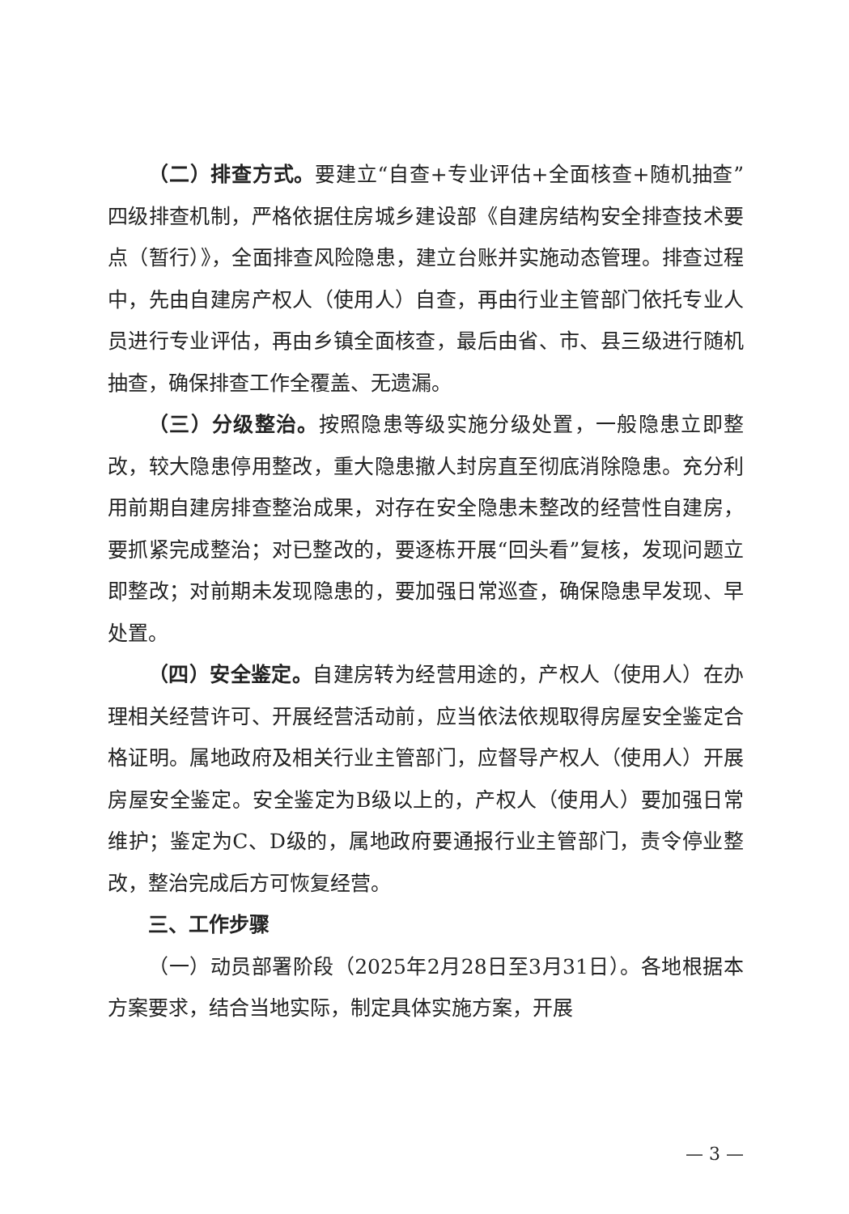（二）排查方式。要建立“自查+专业评估+全面核查+随机抽查”四级排查机制，严格依据住房城乡建设部《自建房结构安全排查技术要点（暂行）》，全面排查风险隐患，建立台账并实施动态管理。排查过程中，先由自建房产权人（使用人）自查，再由行业主管部门依托专业人员进行专业评估，再由乡镇全面核查，最后由省、市、县三级进行随机抽查，确保排查工作全覆盖、无遗漏。
（三）分级整治。按照隐患等级实施分级处置，一般隐患立即整改，较大隐患停用整改，重大隐患撤人封房直至彻底消除隐患。充分利用前期自建房排查整治成果，对存在安全隐患未整改的经营性自建房，要抓紧完成整治；对已整改的，要逐栋开展“回头看”复核，发现问题立即整改；对前期未发现隐患的，要加强日常巡查，确保隐患早发现、早处置。
（四）安全鉴定。自建房转为经营用途的，产权人（使用人）在办理相关经营许可、开展经营活动前，应当依法依规取得房屋安全鉴定合格证明。属地政府及相关行业主管部门，应督导产权人（使用人）开展房屋安全鉴定。安全鉴定为B级以上的，产权人（使用人）要加强日常维护；鉴定为C、D级的，属地政府要通报行业主管部门，责令停业整改，整治完成后方可恢复经营。
三、工作步骤
（一）动员部署阶段（2025年2月28日至3月31日）。各地根据本方案要求，结合当地实际，制定具体实施方案，开展
— 3 —